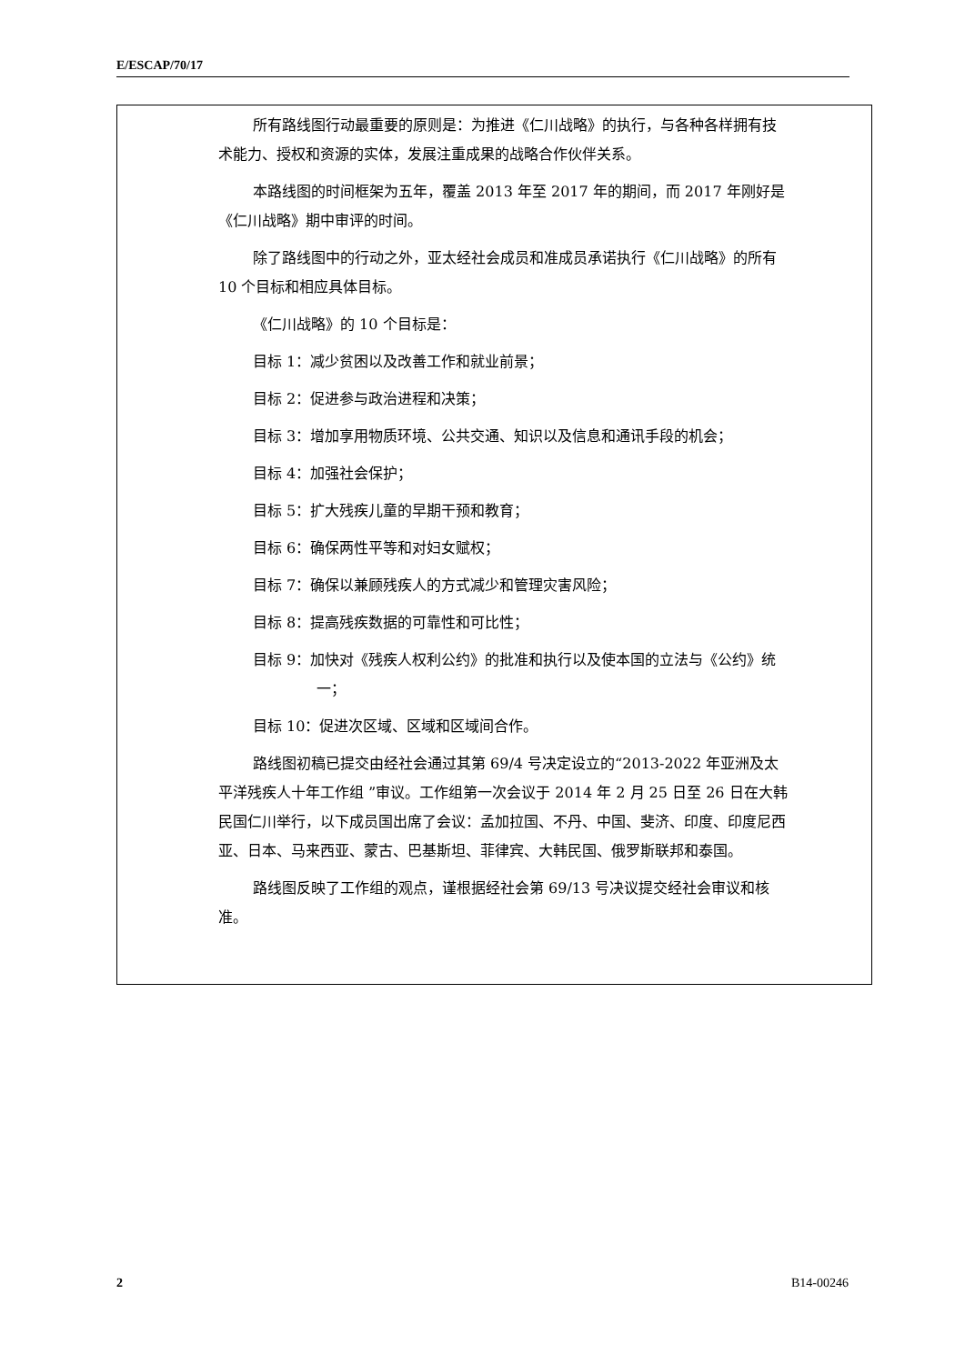E/ESCAP/70/17
所有路线图行动最重要的原则是：为推进《仁川战略》的执行，与各种各样拥有技术能力、授权和资源的实体，发展注重成果的战略合作伙伴关系。
本路线图的时间框架为五年，覆盖 2013 年至 2017 年的期间，而 2017 年刚好是《仁川战略》期中审评的时间。
除了路线图中的行动之外，亚太经社会成员和准成员承诺执行《仁川战略》的所有 10 个目标和相应具体目标。
《仁川战略》的 10 个目标是：
目标 1：减少贫困以及改善工作和就业前景；
目标 2：促进参与政治进程和决策；
目标 3：增加享用物质环境、公共交通、知识以及信息和通讯手段的机会；
目标 4：加强社会保护；
目标 5：扩大残疾儿童的早期干预和教育；
目标 6：确保两性平等和对妇女赋权；
目标 7：确保以兼顾残疾人的方式减少和管理灾害风险；
目标 8：提高残疾数据的可靠性和可比性；
目标 9：加快对《残疾人权利公约》的批准和执行以及使本国的立法与《公约》统一；
目标 10：促进次区域、区域和区域间合作。
路线图初稿已提交由经社会通过其第 69/4 号决定设立的“2013-2022 年亚洲及太平洋残疾人十年工作组 ”审议。工作组第一次会议于 2014 年 2 月 25 日至 26 日在大韩民国仁川举行，以下成员国出席了会议：孟加拉国、不丹、中国、斐济、印度、印度尼西亚、日本、马来西亚、蒙古、巴基斯坦、菲律宾、大韩民国、俄罗斯联邦和泰国。
路线图反映了工作组的观点，谨根据经社会第 69/13 号决议提交经社会审议和核准。
2 B14-00246